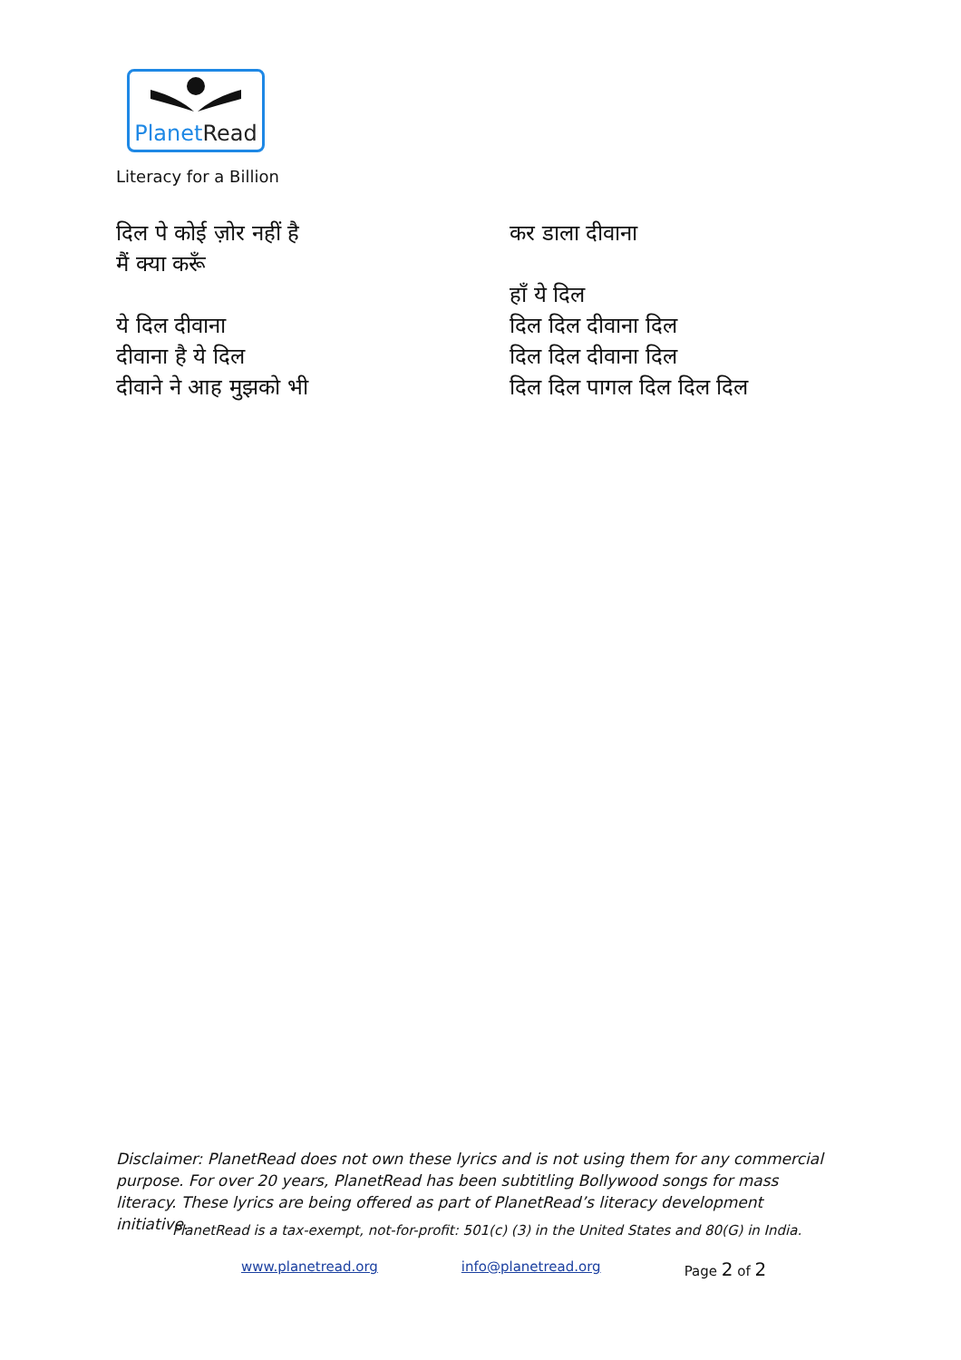PlanetRead
Literacy for a Billion
दिल पे कोई ज़ोर नहीं है
मैं क्या करूँ
ये दिल दीवाना
दीवाना है ये दिल
दीवाने ने आह मुझको भी
कर डाला दीवाना
हाँ ये दिल
दिल दिल दीवाना दिल
दिल दिल दीवाना दिल
दिल दिल पागल दिल दिल दिल
Disclaimer: PlanetRead does not own these lyrics and is not using them for any commercial purpose. For over 20 years, PlanetRead has been subtitling Bollywood songs for mass literacy. These lyrics are being offered as part of PlanetRead’s literacy development initiative.
PlanetRead is a tax-exempt, not-for-profit: 501(c) (3) in the United States and 80(G) in India.
www.planetread.org info@planetread.org Page 2 of 2